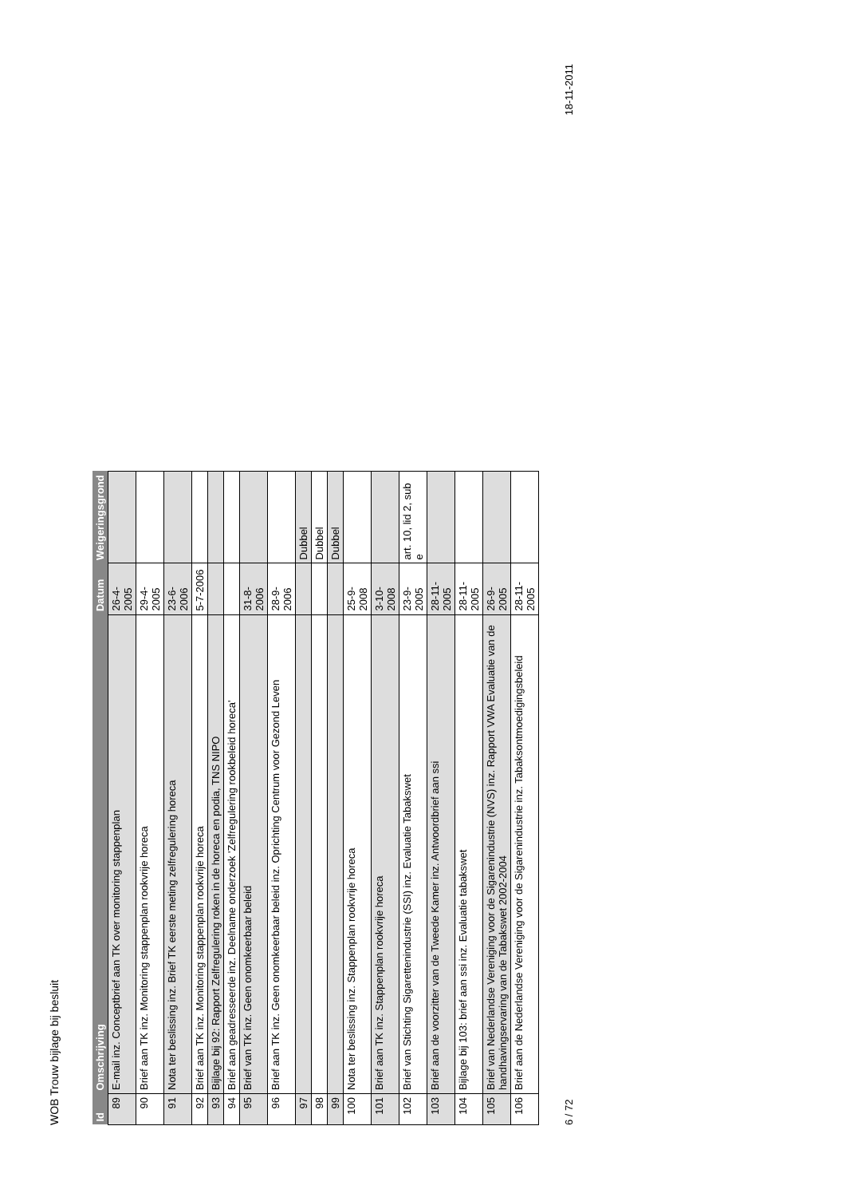WOB Trouw bijlage bij besluit
| Id | Omschrijving | Datum | Weigeringsgrond |
| --- | --- | --- | --- |
| 89 | E-mail inz. Conceptbrief aan TK over monitoring stappenplan | 26-4-2005 | |
| 90 | Brief aan TK inz. Monitoring stappenplan rookvrije horeca | 29-4-2005 | |
| 91 | Nota ter beslissing inz. Brief TK eerste meting zelfregulering horeca | 23-6-2006 | |
| 92 | Brief aan TK inz. Monitoring stappenplan rookvrije horeca | 5-7-2006 | |
| 93 | Bijlage bij 92: Rapport Zelfregulering roken in de horeca en podia, TNS NIPO | | |
| 94 | Brief aan geadresseerde inz. Deelname onderzoek 'Zelfregulering rookbeleid horeca' | | |
| 95 | Brief van TK inz. Geen onomkeerbaar beleid | 31-8-2006 | |
| 96 | Brief aan TK inz. Geen onomkeerbaar beleid inz. Oprichting Centrum voor Gezond Leven | 28-9-2006 | |
| 97 | | | Dubbel |
| 98 | | | Dubbel |
| 99 | | | Dubbel |
| 100 | Nota ter beslissing inz. Stappenplan rookvrije horeca | 25-9-2008 | |
| 101 | Brief aan TK inz. Stappenplan rookvrije horeca | 3-10-2008 | |
| 102 | Brief van Stichting Sigarettenindustrie (SSI) inz. Evaluatie Tabakswet | 23-9-2005 | art. 10, lid 2, sub e |
| 103 | Brief aan de voorzitter van de Tweede Kamer inz. Antwoordbrief aan ssi | 28-11-2005 | |
| 104 | Bijlage bij 103: brief aan ssi inz. Evaluatie tabakswet | 28-11-2005 | |
| 105 | Brief van Nederlandse Vereniging voor de Sigarenindustrie (NVS) inz. Rapport VWA Evaluatie van de handhavingservaring van de Tabakswet 2002-2004 | 26-9-2005 | |
| 106 | Brief aan de Nederlandse Vereniging voor de Sigarenindustrie inz. Tabaksontmoedigingsbeleid | 28-11-2005 | |
6 / 72 18-11-2011